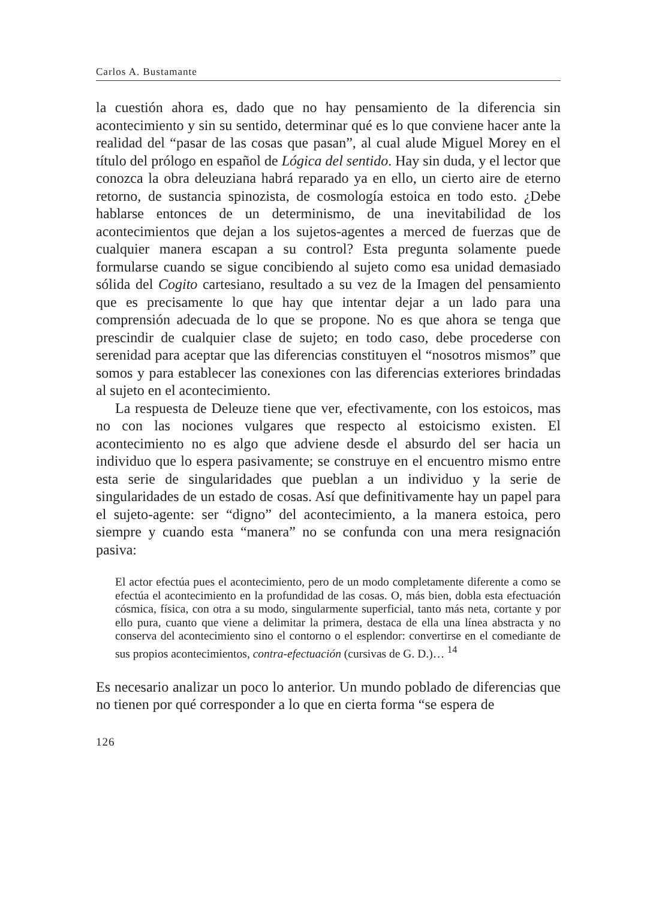Carlos A. Bustamante
la cuestión ahora es, dado que no hay pensamiento de la diferencia sin acontecimiento y sin su sentido, determinar qué es lo que conviene hacer ante la realidad del “pasar de las cosas que pasan”, al cual alude Miguel Morey en el título del prólogo en español de Lógica del sentido. Hay sin duda, y el lector que conozca la obra deleuziana habrá reparado ya en ello, un cierto aire de eterno retorno, de sustancia spinozista, de cosmología estoica en todo esto. ¿Debe hablarse entonces de un determinismo, de una inevitabilidad de los acontecimientos que dejan a los sujetos-agentes a merced de fuerzas que de cualquier manera escapan a su control? Esta pregunta solamente puede formularse cuando se sigue concibiendo al sujeto como esa unidad demasiado sólida del Cogito cartesiano, resultado a su vez de la Imagen del pensamiento que es precisamente lo que hay que intentar dejar a un lado para una comprensión adecuada de lo que se propone. No es que ahora se tenga que prescindir de cualquier clase de sujeto; en todo caso, debe procederse con serenidad para aceptar que las diferencias constituyen el “nosotros mismos” que somos y para establecer las conexiones con las diferencias exteriores brindadas al sujeto en el acontecimiento.
La respuesta de Deleuze tiene que ver, efectivamente, con los estoicos, mas no con las nociones vulgares que respecto al estoicismo existen. El acontecimiento no es algo que adviene desde el absurdo del ser hacia un individuo que lo espera pasivamente; se construye en el encuentro mismo entre esta serie de singularidades que pueblan a un individuo y la serie de singularidades de un estado de cosas. Así que definitivamente hay un papel para el sujeto-agente: ser “digno” del acontecimiento, a la manera estoica, pero siempre y cuando esta “manera” no se confunda con una mera resignación pasiva:
El actor efectúa pues el acontecimiento, pero de un modo completamente diferente a como se efectúa el acontecimiento en la profundidad de las cosas. O, más bien, dobla esta efectuación cósmica, física, con otra a su modo, singularmente superficial, tanto más neta, cortante y por ello pura, cuanto que viene a delimitar la primera, destaca de ella una línea abstracta y no conserva del acontecimiento sino el contorno o el esplendor: convertirse en el comediante de sus propios acontecimientos, contra-efectuación (cursivas de G. D.)… <sup>14</sup>
Es necesario analizar un poco lo anterior. Un mundo poblado de diferencias que no tienen por qué corresponder a lo que en cierta forma “se espera de
126